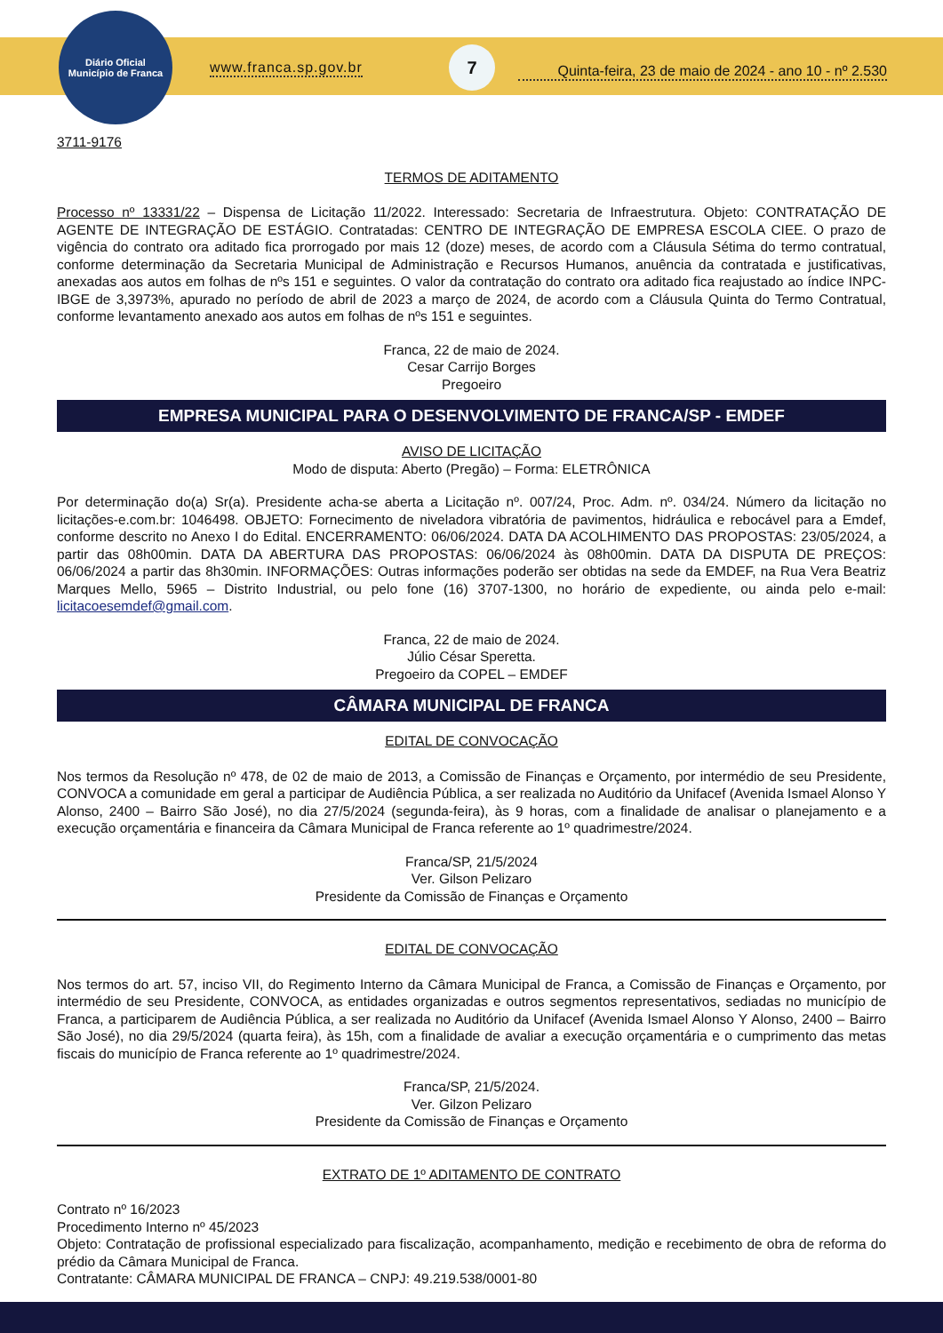Diário Oficial
Município de Franca
www.franca.sp.gov.br
7
Quinta-feira, 23 de maio de 2024 - ano 10 - nº 2.530
3711-9176
TERMOS DE ADITAMENTO
Processo nº 13331/22 – Dispensa de Licitação 11/2022. Interessado: Secretaria de Infraestrutura. Objeto: CONTRATAÇÃO DE AGENTE DE INTEGRAÇÃO DE ESTÁGIO. Contratadas: CENTRO DE INTEGRAÇÃO DE EMPRESA ESCOLA CIEE. O prazo de vigência do contrato ora aditado fica prorrogado por mais 12 (doze) meses, de acordo com a Cláusula Sétima do termo contratual, conforme determinação da Secretaria Municipal de Administração e Recursos Humanos, anuência da contratada e justificativas, anexadas aos autos em folhas de nºs 151 e seguintes. O valor da contratação do contrato ora aditado fica reajustado ao índice INPC-IBGE de 3,3973%, apurado no período de abril de 2023 a março de 2024, de acordo com a Cláusula Quinta do Termo Contratual, conforme levantamento anexado aos autos em folhas de nºs 151 e seguintes.
Franca, 22 de maio de 2024.
Cesar Carrijo Borges
Pregoeiro
EMPRESA MUNICIPAL PARA O DESENVOLVIMENTO DE FRANCA/SP - EMDEF
AVISO DE LICITAÇÃO
Modo de disputa: Aberto (Pregão) – Forma: ELETRÔNICA
Por determinação do(a) Sr(a). Presidente acha-se aberta a Licitação nº. 007/24, Proc. Adm. nº. 034/24. Número da licitação no licitações-e.com.br: 1046498. OBJETO: Fornecimento de niveladora vibratória de pavimentos, hidráulica e rebocável para a Emdef, conforme descrito no Anexo I do Edital. ENCERRAMENTO: 06/06/2024. DATA DA ACOLHIMENTO DAS PROPOSTAS: 23/05/2024, a partir das 08h00min. DATA DA ABERTURA DAS PROPOSTAS: 06/06/2024 às 08h00min. DATA DA DISPUTA DE PREÇOS: 06/06/2024 a partir das 8h30min. INFORMAÇÕES: Outras informações poderão ser obtidas na sede da EMDEF, na Rua Vera Beatriz Marques Mello, 5965 – Distrito Industrial, ou pelo fone (16) 3707-1300, no horário de expediente, ou ainda pelo e-mail: licitacoesemdef@gmail.com.
Franca, 22 de maio de 2024.
Júlio César Speretta.
Pregoeiro da COPEL – EMDEF
CÂMARA MUNICIPAL DE FRANCA
EDITAL DE CONVOCAÇÃO
Nos termos da Resolução nº 478, de 02 de maio de 2013, a Comissão de Finanças e Orçamento, por intermédio de seu Presidente, CONVOCA a comunidade em geral a participar de Audiência Pública, a ser realizada no Auditório da Unifacef (Avenida Ismael Alonso Y Alonso, 2400 – Bairro São José), no dia 27/5/2024 (segunda-feira), às 9 horas, com a finalidade de analisar o planejamento e a execução orçamentária e financeira da Câmara Municipal de Franca referente ao 1º quadrimestre/2024.
Franca/SP, 21/5/2024
Ver. Gilson Pelizaro
Presidente da Comissão de Finanças e Orçamento
EDITAL DE CONVOCAÇÃO
Nos termos do art. 57, inciso VII, do Regimento Interno da Câmara Municipal de Franca, a Comissão de Finanças e Orçamento, por intermédio de seu Presidente, CONVOCA, as entidades organizadas e outros segmentos representativos, sediadas no município de Franca, a participarem de Audiência Pública, a ser realizada no Auditório da Unifacef (Avenida Ismael Alonso Y Alonso, 2400 – Bairro São José), no dia 29/5/2024 (quarta feira), às 15h, com a finalidade de avaliar a execução orçamentária e o cumprimento das metas fiscais do município de Franca referente ao 1º quadrimestre/2024.
Franca/SP, 21/5/2024.
Ver. Gilzon Pelizaro
Presidente da Comissão de Finanças e Orçamento
EXTRATO DE 1º ADITAMENTO DE CONTRATO
Contrato nº 16/2023
Procedimento Interno nº 45/2023
Objeto: Contratação de profissional especializado para fiscalização, acompanhamento, medição e recebimento de obra de reforma do prédio da Câmara Municipal de Franca.
Contratante: CÂMARA MUNICIPAL DE FRANCA – CNPJ: 49.219.538/0001-80